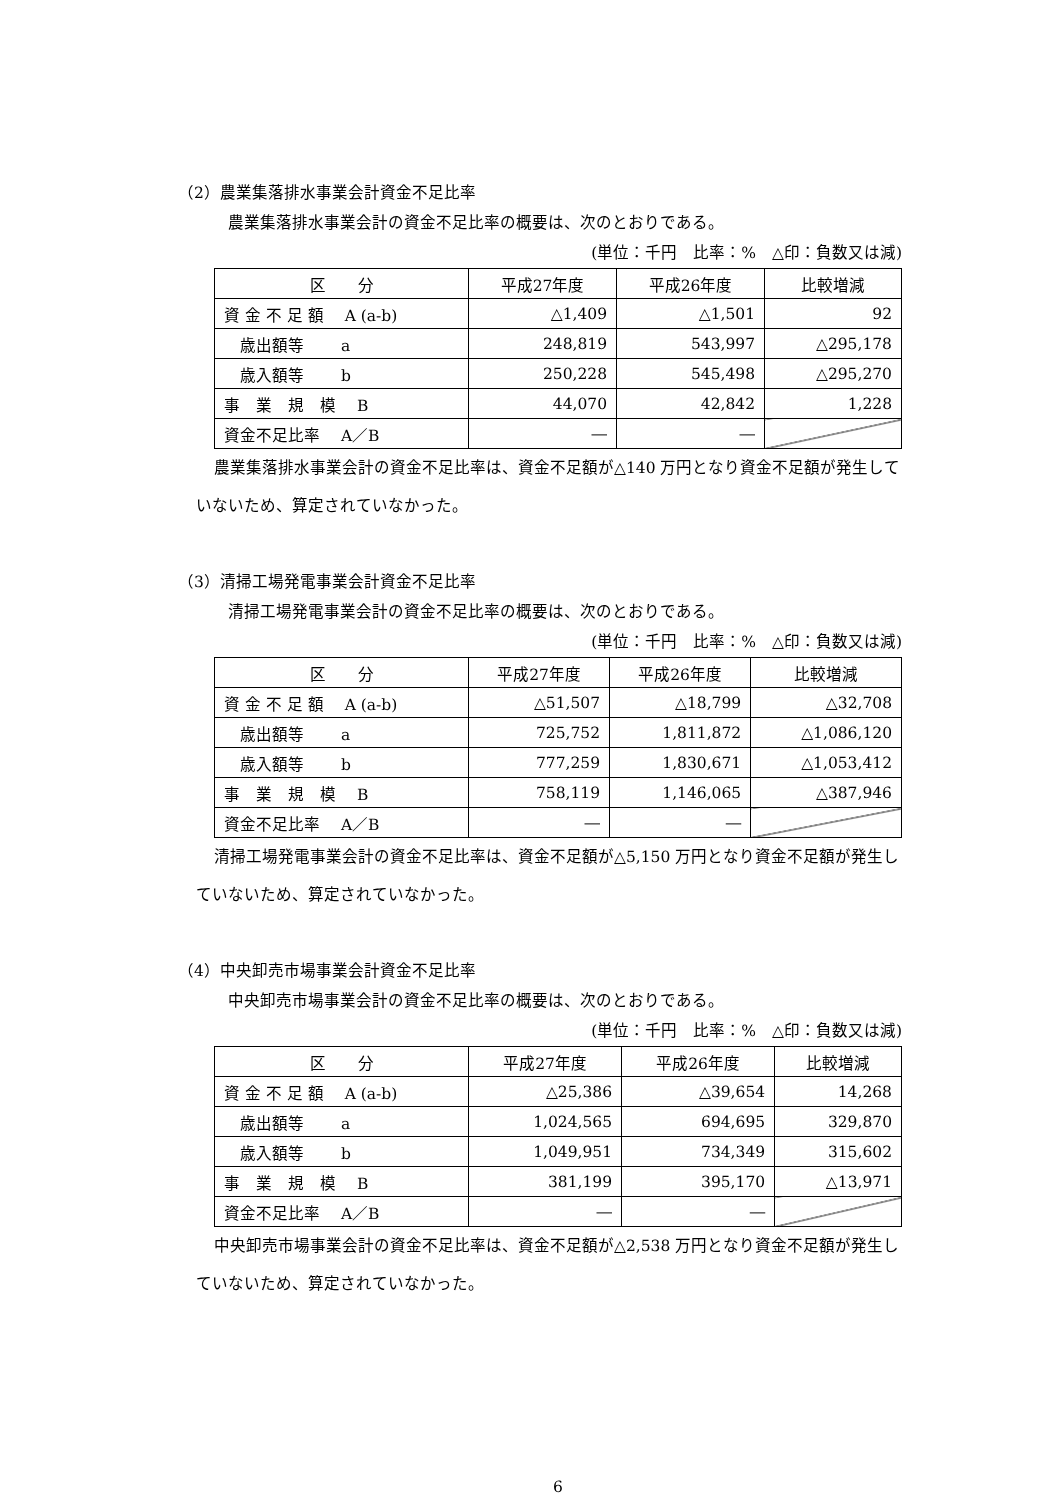（2）農業集落排水事業会計資金不足比率
農業集落排水事業会計の資金不足比率の概要は、次のとおりである。
(単位：千円　比率：%　△印：負数又は減)
| 区 分 | 平成27年度 | 平成26年度 | 比較増減 |
| 資 金 不 足 額 A (a-b) | △1,409 | △1,501 | 92 |
| 歳出額等 a | 248,819 | 543,997 | △295,178 |
| 歳入額等 b | 250,228 | 545,498 | △295,270 |
| 事 業 規 模 B | 44,070 | 42,842 | 1,228 |
| 資金不足比率 A／B | ― | ― | |
農業集落排水事業会計の資金不足比率は、資金不足額が△140 万円となり資金不足額が発生していないため、算定されていなかった。
（3）清掃工場発電事業会計資金不足比率
清掃工場発電事業会計の資金不足比率の概要は、次のとおりである。
(単位：千円　比率：%　△印：負数又は減)
| 区 分 | 平成27年度 | 平成26年度 | 比較増減 |
| 資 金 不 足 額 A (a-b) | △51,507 | △18,799 | △32,708 |
| 歳出額等 a | 725,752 | 1,811,872 | △1,086,120 |
| 歳入額等 b | 777,259 | 1,830,671 | △1,053,412 |
| 事 業 規 模 B | 758,119 | 1,146,065 | △387,946 |
| 資金不足比率 A／B | ― | ― | |
清掃工場発電事業会計の資金不足比率は、資金不足額が△5,150 万円となり資金不足額が発生していないため、算定されていなかった。
（4）中央卸売市場事業会計資金不足比率
中央卸売市場事業会計の資金不足比率の概要は、次のとおりである。
(単位：千円　比率：%　△印：負数又は減)
| 区 分 | 平成27年度 | 平成26年度 | 比較増減 |
| 資 金 不 足 額 A (a-b) | △25,386 | △39,654 | 14,268 |
| 歳出額等 a | 1,024,565 | 694,695 | 329,870 |
| 歳入額等 b | 1,049,951 | 734,349 | 315,602 |
| 事 業 規 模 B | 381,199 | 395,170 | △13,971 |
| 資金不足比率 A／B | ― | ― | |
中央卸売市場事業会計の資金不足比率は、資金不足額が△2,538 万円となり資金不足額が発生していないため、算定されていなかった。
6